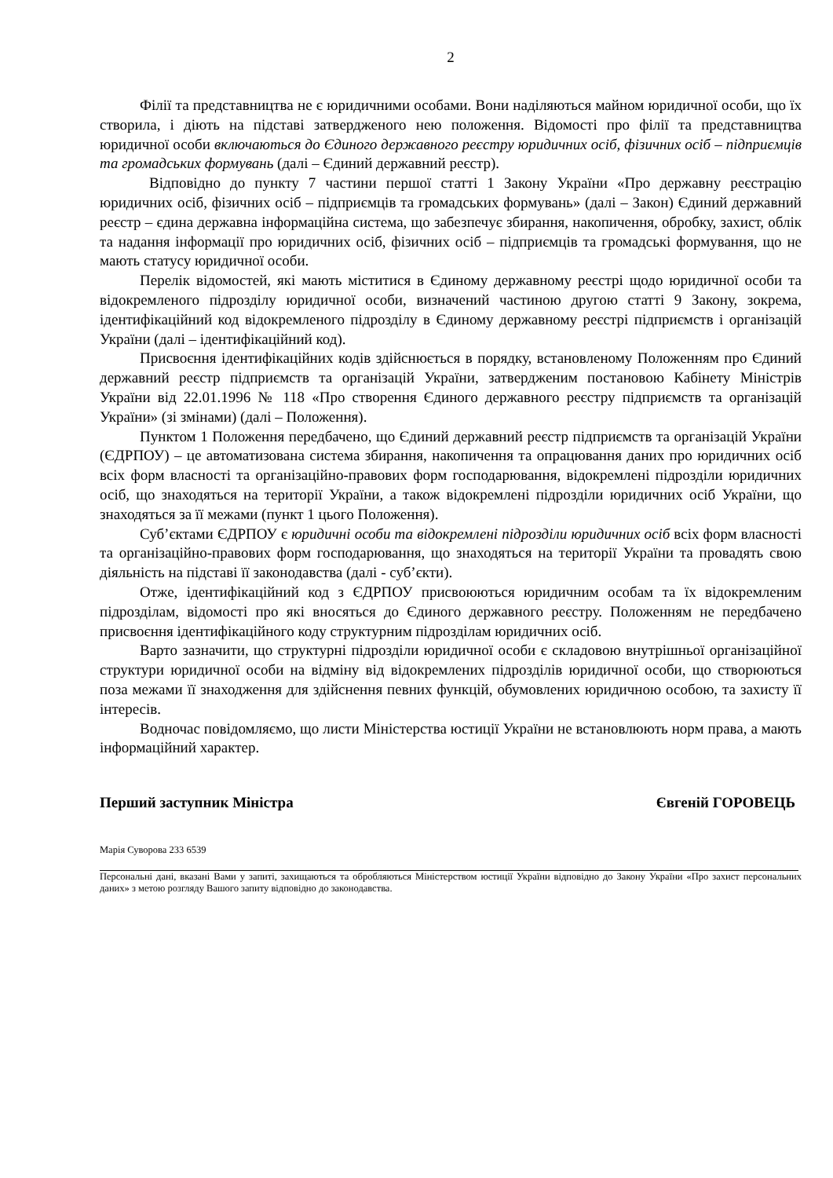2
Філії та представництва не є юридичними особами. Вони наділяються майном юридичної особи, що їх створила, і діють на підставі затвердженого нею положення. Відомості про філії та представництва юридичної особи включаються до Єдиного державного реєстру юридичних осіб, фізичних осіб – підприємців та громадських формувань (далі – Єдиний державний реєстр).
Відповідно до пункту 7 частини першої статті 1 Закону України «Про державну реєстрацію юридичних осіб, фізичних осіб – підприємців та громадських формувань» (далі – Закон) Єдиний державний реєстр – єдина державна інформаційна система, що забезпечує збирання, накопичення, обробку, захист, облік та надання інформації про юридичних осіб, фізичних осіб – підприємців та громадські формування, що не мають статусу юридичної особи.
Перелік відомостей, які мають міститися в Єдиному державному реєстрі щодо юридичної особи та відокремленого підрозділу юридичної особи, визначений частиною другою статті 9 Закону, зокрема, ідентифікаційний код відокремленого підрозділу в Єдиному державному реєстрі підприємств і організацій України (далі – ідентифікаційний код).
Присвоєння ідентифікаційних кодів здійснюється в порядку, встановленому Положенням про Єдиний державний реєстр підприємств та організацій України, затвердженим постановою Кабінету Міністрів України від 22.01.1996 № 118 «Про створення Єдиного державного реєстру підприємств та організацій України» (зі змінами) (далі – Положення).
Пунктом 1 Положення передбачено, що Єдиний державний реєстр підприємств та організацій України (ЄДРПОУ) – це автоматизована система збирання, накопичення та опрацювання даних про юридичних осіб всіх форм власності та організаційно-правових форм господарювання, відокремлені підрозділи юридичних осіб, що знаходяться на території України, а також відокремлені підрозділи юридичних осіб України, що знаходяться за її межами (пункт 1 цього Положення).
Суб’єктами ЄДРПОУ є юридичні особи та відокремлені підрозділи юридичних осіб всіх форм власності та організаційно-правових форм господарювання, що знаходяться на території України та провадять свою діяльність на підставі її законодавства (далі - суб’єкти).
Отже, ідентифікаційний код з ЄДРПОУ присвоюються юридичним особам та їх відокремленим підрозділам, відомості про які вносяться до Єдиного державного реєстру. Положенням не передбачено присвоєння ідентифікаційного коду структурним підрозділам юридичних осіб.
Варто зазначити, що структурні підрозділи юридичної особи є складовою внутрішньої організаційної структури юридичної особи на відміну від відокремлених підрозділів юридичної особи, що створюються поза межами її знаходження для здійснення певних функцій, обумовлених юридичною особою, та захисту її інтересів.
Водночас повідомляємо, що листи Міністерства юстиції України не встановлюють норм права, а мають інформаційний характер.
Перший заступник Міністра Євгеній ГОРОВЕЦЬ
Марія Суворова 233 6539
Персональні дані, вказані Вами у запиті, захищаються та обробляються Міністерством юстиції України відповідно до Закону України «Про захист персональних даних» з метою розгляду Вашого запиту відповідно до законодавства.